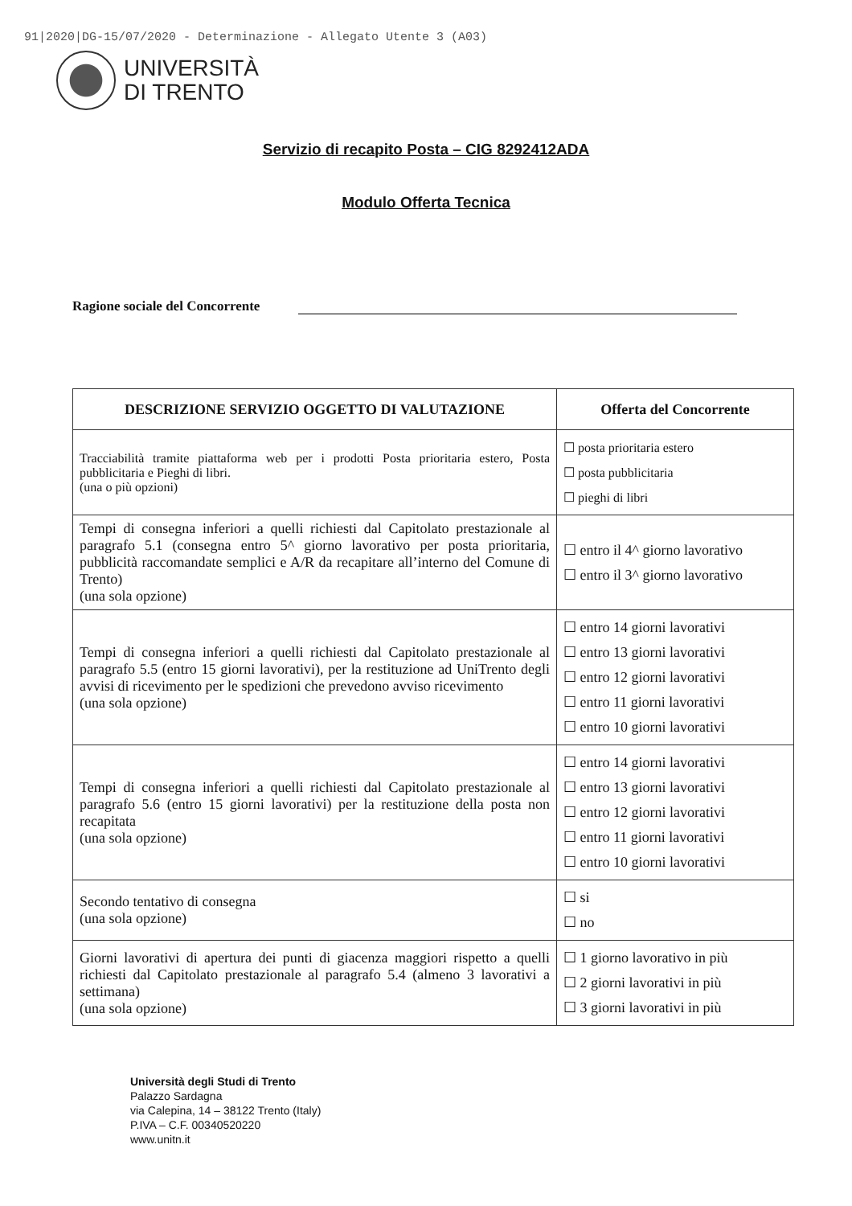91|2020|DG-15/07/2020 - Determinazione - Allegato Utente 3 (A03)
UNIVERSITÀ
DI TRENTO
Servizio di recapito Posta – CIG 8292412ADA
Modulo Offerta Tecnica
Ragione sociale del Concorrente
| DESCRIZIONE SERVIZIO OGGETTO DI VALUTAZIONE | Offerta del Concorrente |
| --- | --- |
| Tracciabilità tramite piattaforma web per i prodotti Posta prioritaria estero, Posta pubblicitaria e Pieghi di libri. (una o più opzioni) | ☐ posta prioritaria estero ☐ posta pubblicitaria ☐ pieghi di libri |
| Tempi di consegna inferiori a quelli richiesti dal Capitolato prestazionale al paragrafo 5.1 (consegna entro 5^ giorno lavorativo per posta prioritaria, pubblicità raccomandate semplici e A/R da recapitare all’interno del Comune di Trento) (una sola opzione) | ☐ entro il 4^ giorno lavorativo ☐ entro il 3^ giorno lavorativo |
| Tempi di consegna inferiori a quelli richiesti dal Capitolato prestazionale al paragrafo 5.5 (entro 15 giorni lavorativi), per la restituzione ad UniTrento degli avvisi di ricevimento per le spedizioni che prevedono avviso ricevimento (una sola opzione) | ☐ entro 14 giorni lavorativi ☐ entro 13 giorni lavorativi ☐ entro 12 giorni lavorativi ☐ entro 11 giorni lavorativi ☐ entro 10 giorni lavorativi |
| Tempi di consegna inferiori a quelli richiesti dal Capitolato prestazionale al paragrafo 5.6 (entro 15 giorni lavorativi) per la restituzione della posta non recapitata (una sola opzione) | ☐ entro 14 giorni lavorativi ☐ entro 13 giorni lavorativi ☐ entro 12 giorni lavorativi ☐ entro 11 giorni lavorativi ☐ entro 10 giorni lavorativi |
| Secondo tentativo di consegna (una sola opzione) | ☐ si ☐ no |
| Giorni lavorativi di apertura dei punti di giacenza maggiori rispetto a quelli richiesti dal Capitolato prestazionale al paragrafo 5.4 (almeno 3 lavorativi a settimana) (una sola opzione) | ☐ 1 giorno lavorativo in più ☐ 2 giorni lavorativi in più ☐ 3 giorni lavorativi in più |
Università degli Studi di Trento
Palazzo Sardagna
via Calepina, 14 – 38122 Trento (Italy)
P.IVA – C.F. 00340520220
www.unitn.it